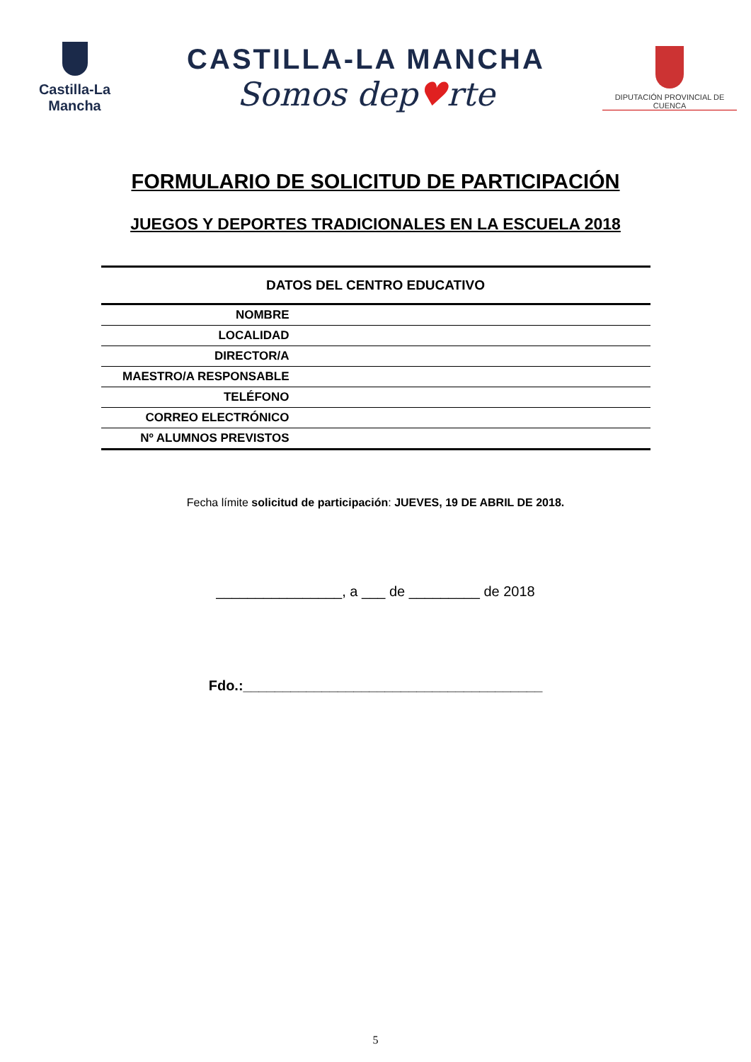Castilla-La Mancha
CASTILLA-LA MANCHA
Somos dep♥rte
DIPUTACIÓN PROVINCIAL DE CUENCA
FORMULARIO DE SOLICITUD DE PARTICIPACIÓN
JUEGOS Y DEPORTES TRADICIONALES EN LA ESCUELA 2018
| DATOS DEL CENTRO EDUCATIVO | |
| --- | --- |
| NOMBRE | |
| LOCALIDAD | |
| DIRECTOR/A | |
| MAESTRO/A RESPONSABLE | |
| TELÉFONO | |
| CORREO ELECTRÓNICO | |
| Nº ALUMNOS PREVISTOS | |
Fecha límite solicitud de participación: JUEVES, 19 DE ABRIL DE 2018.
________________, a ___ de _________ de 2018
Fdo.:______________________________________
5